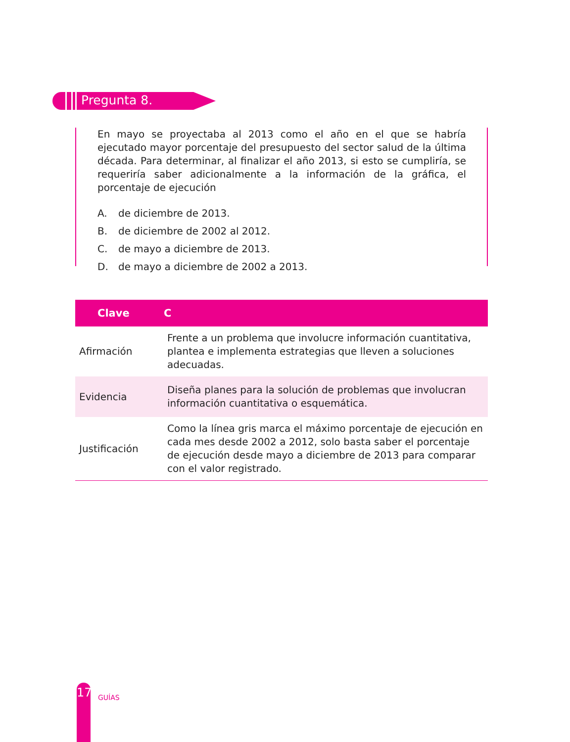Pregunta 8.
En mayo se proyectaba al 2013 como el año en el que se habría ejecutado mayor porcentaje del presupuesto del sector salud de la última década. Para determinar, al finalizar el año 2013, si esto se cumpliría, se requeriría saber adicionalmente a la información de la gráfica, el porcentaje de ejecución
A. de diciembre de 2013.
B. de diciembre de 2002 al 2012.
C. de mayo a diciembre de 2013.
D. de mayo a diciembre de 2002 a 2013.
| Clave | C |
| --- | --- |
| Afirmación | Frente a un problema que involucre información cuantitativa, plantea e implementa estrategias que lleven a soluciones adecuadas. |
| Evidencia | Diseña planes para la solución de problemas que involucran información cuantitativa o esquemática. |
| Justificación | Como la línea gris marca el máximo porcentaje de ejecución en cada mes desde 2002 a 2012, solo basta saber el porcentaje de ejecución desde mayo a diciembre de 2013 para comparar con el valor registrado. |
17
GUÍAS